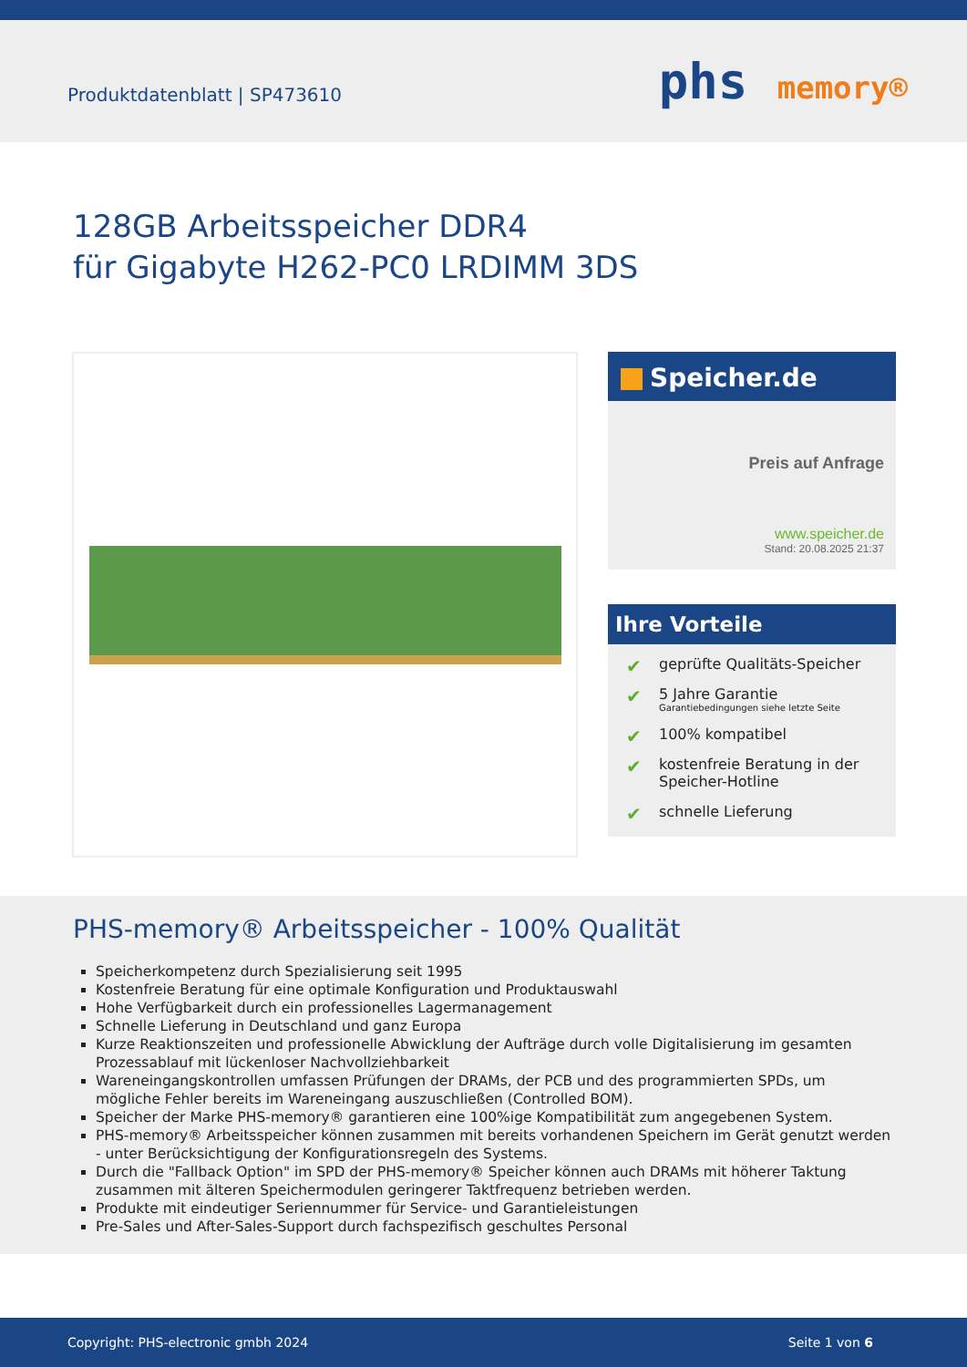Produktdatenblatt | SP473610
phs memory®
128GB Arbeitsspeicher DDR4
für Gigabyte H262-PC0 LRDIMM 3DS
Speicher.de
Preis auf Anfrage
www.speicher.de
Stand: 20.08.2025 21:37
Ihre Vorteile
✔ geprüfte Qualitäts-Speicher
✔ 5 Jahre Garantie
Garantiebedingungen siehe letzte Seite
✔ 100% kompatibel
✔ kostenfreie Beratung in der Speicher-Hotline
✔ schnelle Lieferung
PHS-memory® Arbeitsspeicher - 100% Qualität
Speicherkompetenz durch Spezialisierung seit 1995
Kostenfreie Beratung für eine optimale Konfiguration und Produktauswahl
Hohe Verfügbarkeit durch ein professionelles Lagermanagement
Schnelle Lieferung in Deutschland und ganz Europa
Kurze Reaktionszeiten und professionelle Abwicklung der Aufträge durch volle Digitalisierung im gesamten Prozessablauf mit lückenloser Nachvollziehbarkeit
Wareneingangskontrollen umfassen Prüfungen der DRAMs, der PCB und des programmierten SPDs, um mögliche Fehler bereits im Wareneingang auszuschließen (Controlled BOM).
Speicher der Marke PHS-memory® garantieren eine 100%ige Kompatibilität zum angegebenen System.
PHS-memory® Arbeitsspeicher können zusammen mit bereits vorhandenen Speichern im Gerät genutzt werden - unter Berücksichtigung der Konfigurationsregeln des Systems.
Durch die "Fallback Option" im SPD der PHS-memory® Speicher können auch DRAMs mit höherer Taktung zusammen mit älteren Speichermodulen geringerer Taktfrequenz betrieben werden.
Produkte mit eindeutiger Seriennummer für Service- und Garantieleistungen
Pre-Sales und After-Sales-Support durch fachspezifisch geschultes Personal
Copyright: PHS-electronic gmbh 2024 Seite 1 von 6